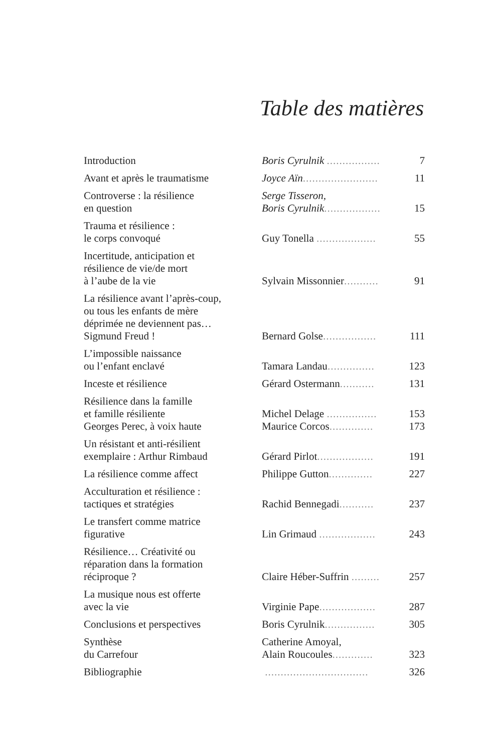Table des matières
| Introduction | Boris Cyrulnik ................. | 7 |
| Avant et après le traumatisme | Joyce Aïn ........................ | 11 |
| Controverse : la résilience en question | Serge Tisseron, Boris Cyrulnik .................. | 15 |
| Trauma et résilience : le corps convoqué | Guy Tonella ................... | 55 |
| Incertitude, anticipation et résilience de vie/de mort à l’aube de la vie | Sylvain Missonnier ........... | 91 |
| La résilience avant l’après-coup, ou tous les enfants de mère déprimée ne deviennent pas… Sigmund Freud ! | Bernard Golse ................. | 111 |
| L’impossible naissance ou l’enfant enclavé | Tamara Landau ............... | 123 |
| Inceste et résilience | Gérard Ostermann ........... | 131 |
| Résilience dans la famille et famille résiliente Georges Perec, à voix haute | Michel Delage ................ Maurice Corcos .............. | 153 173 |
| Un résistant et anti-résilient exemplaire : Arthur Rimbaud | Gérard Pirlot .................. | 191 |
| La résilience comme affect | Philippe Gutton .............. | 227 |
| Acculturation et résilience : tactiques et stratégies | Rachid Bennegadi ........... | 237 |
| Le transfert comme matrice figurative | Lin Grimaud .................. | 243 |
| Résilience… Créativité ou réparation dans la formation réciproque ? | Claire Héber-Suffrin ......... | 257 |
| La musique nous est offerte avec la vie | Virginie Pape .................. | 287 |
| Conclusions et perspectives | Boris Cyrulnik ................ | 305 |
| Synthèse du Carrefour | Catherine Amoyal, Alain Roucoules ............. | 323 |
| Bibliographie | ................................. | 326 |